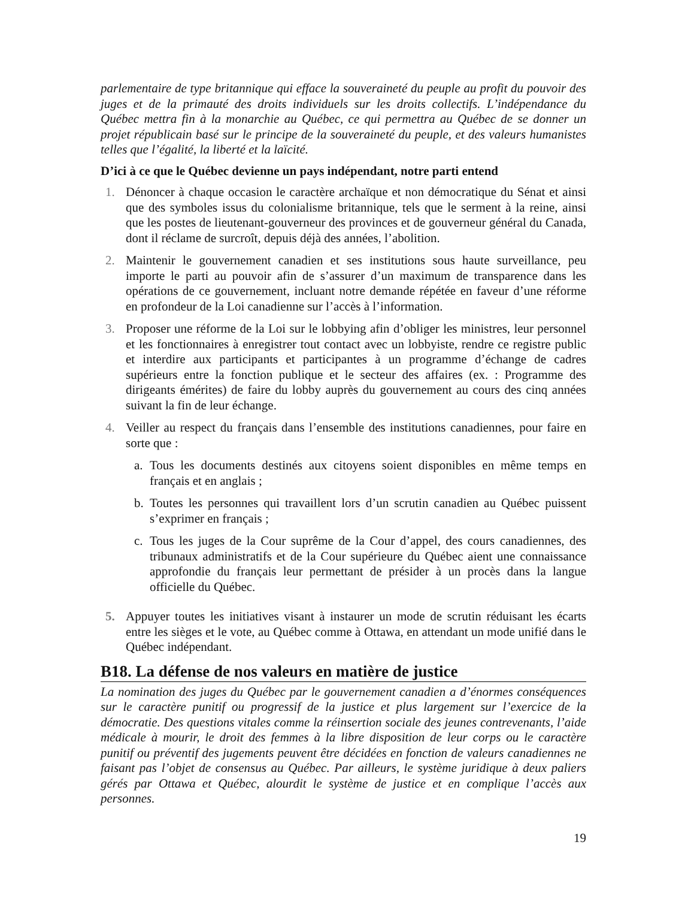parlementaire de type britannique qui efface la souveraineté du peuple au profit du pouvoir des juges et de la primauté des droits individuels sur les droits collectifs. L’indépendance du Québec mettra fin à la monarchie au Québec, ce qui permettra au Québec de se donner un projet républicain basé sur le principe de la souveraineté du peuple, et des valeurs humanistes telles que l’égalité, la liberté et la laïcité.
D’ici à ce que le Québec devienne un pays indépendant, notre parti entend
1. Dénoncer à chaque occasion le caractère archaïque et non démocratique du Sénat et ainsi que des symboles issus du colonialisme britannique, tels que le serment à la reine, ainsi que les postes de lieutenant-gouverneur des provinces et de gouverneur général du Canada, dont il réclame de surcroît, depuis déjà des années, l’abolition.
2. Maintenir le gouvernement canadien et ses institutions sous haute surveillance, peu importe le parti au pouvoir afin de s’assurer d’un maximum de transparence dans les opérations de ce gouvernement, incluant notre demande répétée en faveur d’une réforme en profondeur de la Loi canadienne sur l’accès à l’information.
3. Proposer une réforme de la Loi sur le lobbying afin d’obliger les ministres, leur personnel et les fonctionnaires à enregistrer tout contact avec un lobbyiste, rendre ce registre public et interdire aux participants et participantes à un programme d’échange de cadres supérieurs entre la fonction publique et le secteur des affaires (ex. : Programme des dirigeants émérites) de faire du lobby auprès du gouvernement au cours des cinq années suivant la fin de leur échange.
4. Veiller au respect du français dans l’ensemble des institutions canadiennes, pour faire en sorte que :
a. Tous les documents destinés aux citoyens soient disponibles en même temps en français et en anglais ;
b. Toutes les personnes qui travaillent lors d’un scrutin canadien au Québec puissent s’exprimer en français ;
c. Tous les juges de la Cour suprême de la Cour d’appel, des cours canadiennes, des tribunaux administratifs et de la Cour supérieure du Québec aient une connaissance approfondie du français leur permettant de présider à un procès dans la langue officielle du Québec.
5. Appuyer toutes les initiatives visant à instaurer un mode de scrutin réduisant les écarts entre les sièges et le vote, au Québec comme à Ottawa, en attendant un mode unifié dans le Québec indépendant.
B18. La défense de nos valeurs en matière de justice
La nomination des juges du Québec par le gouvernement canadien a d’énormes conséquences sur le caractère punitif ou progressif de la justice et plus largement sur l’exercice de la démocratie. Des questions vitales comme la réinsertion sociale des jeunes contrevenants, l’aide médicale à mourir, le droit des femmes à la libre disposition de leur corps ou le caractère punitif ou préventif des jugements peuvent être décidées en fonction de valeurs canadiennes ne faisant pas l’objet de consensus au Québec. Par ailleurs, le système juridique à deux paliers gérés par Ottawa et Québec, alourdit le système de justice et en complique l’accès aux personnes.
19